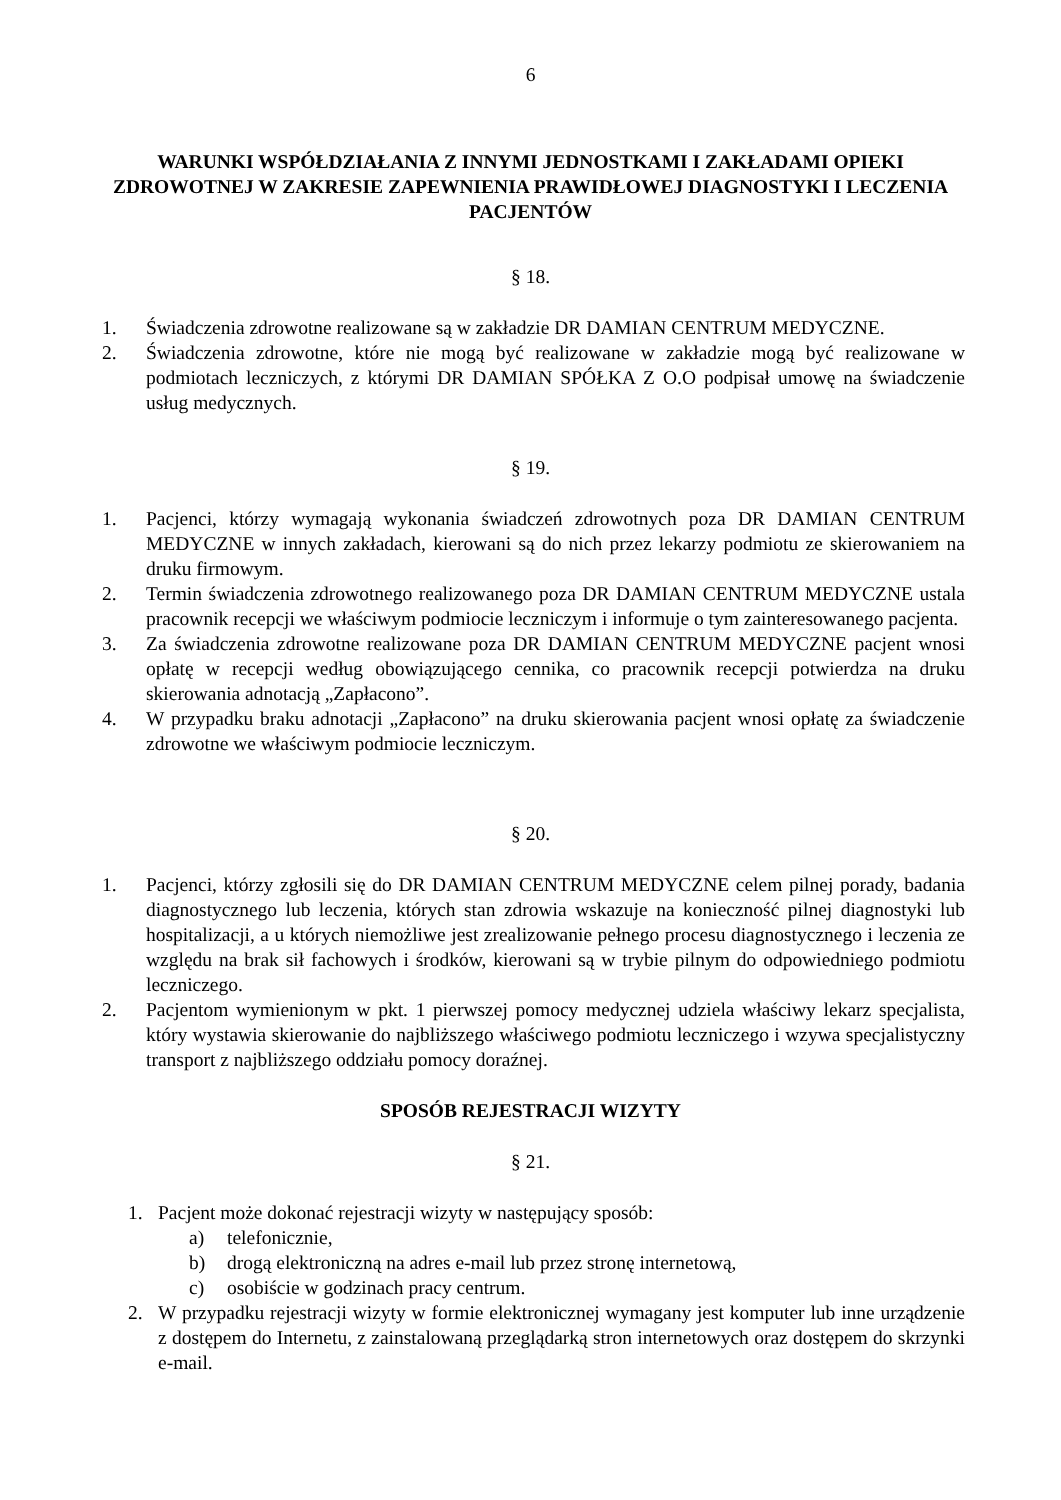6
WARUNKI WSPÓŁDZIAŁANIA Z INNYMI JEDNOSTKAMI I ZAKŁADAMI OPIEKI ZDROWOTNEJ W ZAKRESIE ZAPEWNIENIA PRAWIDŁOWEJ DIAGNOSTYKI I LECZENIA PACJENTÓW
§ 18.
1. Świadczenia zdrowotne realizowane są w zakładzie DR DAMIAN CENTRUM MEDYCZNE.
2. Świadczenia zdrowotne, które nie mogą być realizowane w zakładzie mogą być realizowane w podmiotach leczniczych, z którymi DR DAMIAN SPÓŁKA Z O.O podpisał umowę na świadczenie usług medycznych.
§ 19.
1. Pacjenci, którzy wymagają wykonania świadczeń zdrowotnych poza DR DAMIAN CENTRUM MEDYCZNE w innych zakładach, kierowani są do nich przez lekarzy podmiotu ze skierowaniem na druku firmowym.
2. Termin świadczenia zdrowotnego realizowanego poza DR DAMIAN CENTRUM MEDYCZNE ustala pracownik recepcji we właściwym podmiocie leczniczym i informuje o tym zainteresowanego pacjenta.
3. Za świadczenia zdrowotne realizowane poza DR DAMIAN CENTRUM MEDYCZNE pacjent wnosi opłatę w recepcji według obowiązującego cennika, co pracownik recepcji potwierdza na druku skierowania adnotacją „Zapłacono”.
4. W przypadku braku adnotacji „Zapłacono” na druku skierowania pacjent wnosi opłatę za świadczenie zdrowotne we właściwym podmiocie leczniczym.
§ 20.
1. Pacjenci, którzy zgłosili się do DR DAMIAN CENTRUM MEDYCZNE celem pilnej porady, badania diagnostycznego lub leczenia, których stan zdrowia wskazuje na konieczność pilnej diagnostyki lub hospitalizacji, a u których niemożliwe jest zrealizowanie pełnego procesu diagnostycznego i leczenia ze względu na brak sił fachowych i środków, kierowani są w trybie pilnym do odpowiedniego podmiotu leczniczego.
2. Pacjentom wymienionym w pkt. 1 pierwszej pomocy medycznej udziela właściwy lekarz specjalista, który wystawia skierowanie do najbliższego właściwego podmiotu leczniczego i wzywa specjalistyczny transport z najbliższego oddziału pomocy doraźnej.
SPOSÓB REJESTRACJI WIZYTY
§ 21.
1. Pacjent może dokonać rejestracji wizyty w następujący sposób:
a) telefonicznie,
b) drogą elektroniczną na adres e-mail lub przez stronę internetową,
c) osobiście w godzinach pracy centrum.
2. W przypadku rejestracji wizyty w formie elektronicznej wymagany jest komputer lub inne urządzenie z dostępem do Internetu, z zainstalowaną przeglądarką stron internetowych oraz dostępem do skrzynki e-mail.